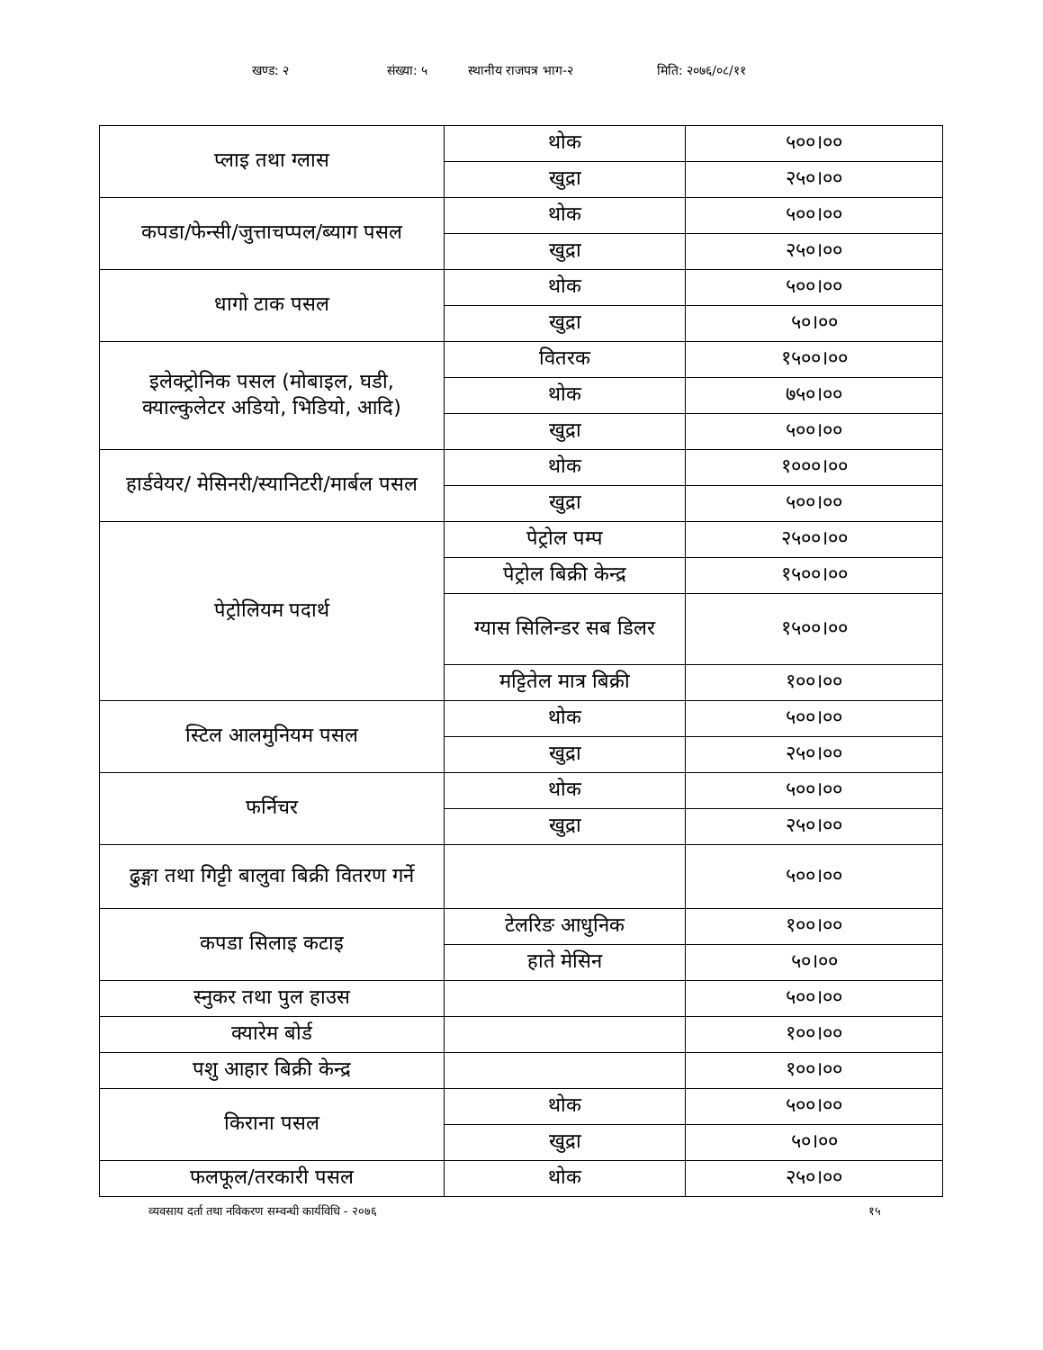खण्ड: २ संख्या: ५ स्थानीय राजपत्र भाग-२ मिति: २०७६/०८/११
| प्लाइ तथा ग्लास | थोक | ५००।०० |
| | खुद्रा | २५०।०० |
| कपडा/फेन्सी/जुत्ताचप्पल/ब्याग पसल | थोक | ५००।०० |
| | खुद्रा | २५०।०० |
| धागो टाक पसल | थोक | ५००।०० |
| | खुद्रा | ५०।०० |
| इलेक्ट्रोनिक पसल (मोबाइल, घडी, क्याल्कुलेटर अडियो, भिडियो, आदि) | वितरक | १५००।०० |
| | थोक | ७५०।०० |
| | खुद्रा | ५००।०० |
| हार्डवेयर/ मेसिनरी/स्यानिटरी/मार्बल पसल | थोक | १०००।०० |
| | खुद्रा | ५००।०० |
| पेट्रोलियम पदार्थ | पेट्रोल पम्प | २५००।०० |
| | पेट्रोल बिक्री केन्द्र | १५००।०० |
| | ग्यास सिलिन्डर सब डिलर | १५००।०० |
| | मट्टितेल मात्र बिक्री | १००।०० |
| स्टिल आलमुनियम पसल | थोक | ५००।०० |
| | खुद्रा | २५०।०० |
| फर्निचर | थोक | ५००।०० |
| | खुद्रा | २५०।०० |
| ढुङ्गा तथा गिट्टी बालुवा बिक्री वितरण गर्ने | | ५००।०० |
| कपडा सिलाइ कटाइ | टेलरिङ आधुनिक | १००।०० |
| | हाते मेसिन | ५०।०० |
| स्नुकर तथा पुल हाउस | | ५००।०० |
| क्यारेम बोर्ड | | १००।०० |
| पशु आहार बिक्री केन्द्र | | १००।०० |
| किराना पसल | थोक | ५००।०० |
| | खुद्रा | ५०।०० |
| फलफूल/तरकारी पसल | थोक | २५०।०० |
व्यवसाय दर्ता तथा नविकरण सम्वन्धी कार्यविधि - २०७६ १५